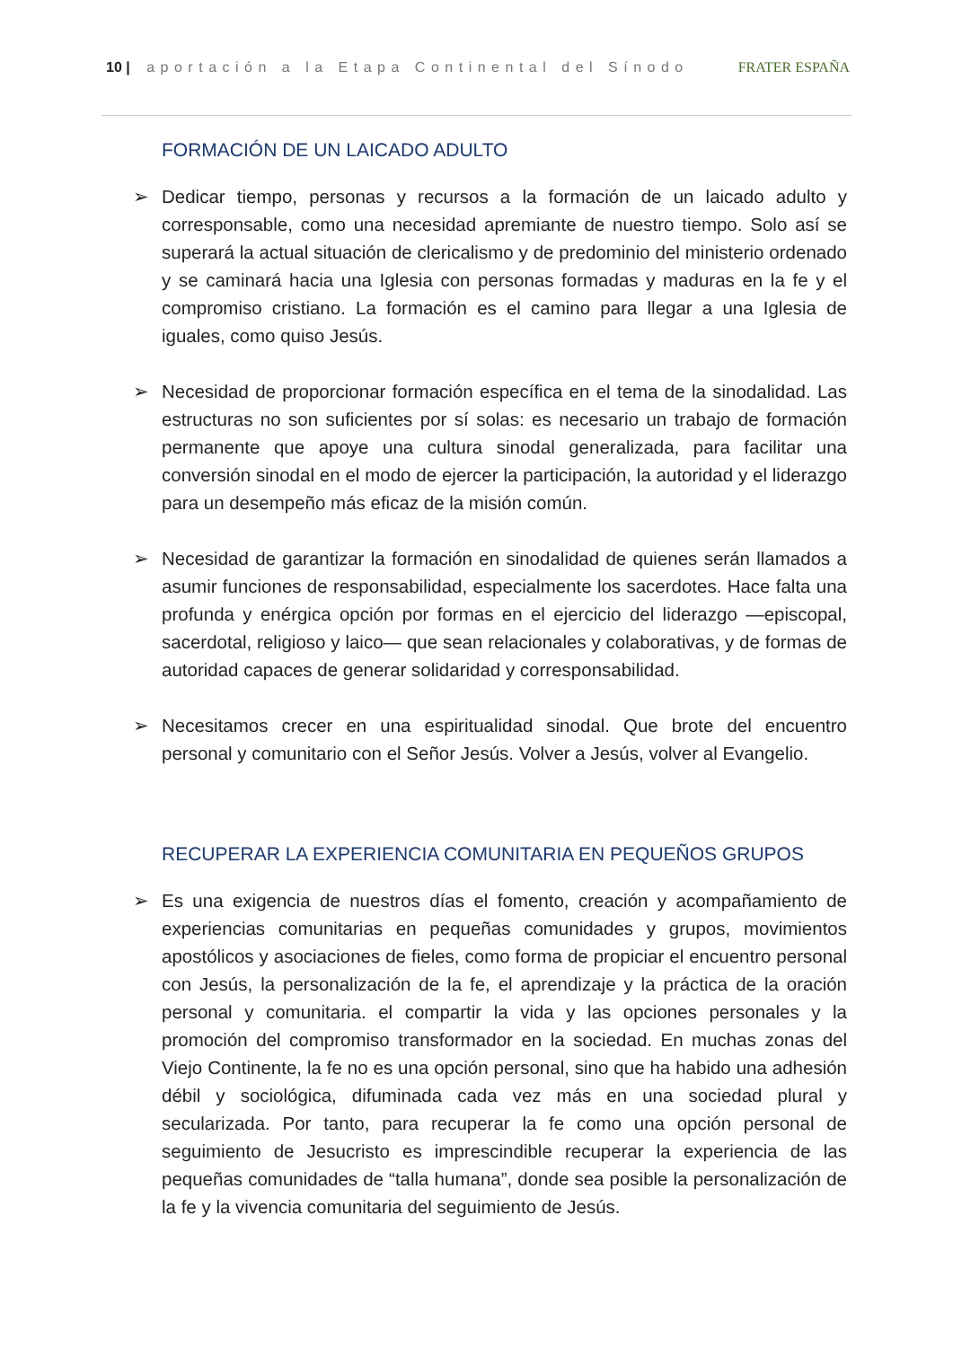10 | aportación a la Etapa Continental del Sínodo
FRATER ESPAÑA
FORMACIÓN DE UN LAICADO ADULTO
➢ Dedicar tiempo, personas y recursos a la formación de un laicado adulto y corresponsable, como una necesidad apremiante de nuestro tiempo. Solo así se superará la actual situación de clericalismo y de predominio del ministerio ordenado y se caminará hacia una Iglesia con personas formadas y maduras en la fe y el compromiso cristiano. La formación es el camino para llegar a una Iglesia de iguales, como quiso Jesús.
➢ Necesidad de proporcionar formación específica en el tema de la sinodalidad. Las estructuras no son suficientes por sí solas: es necesario un trabajo de formación permanente que apoye una cultura sinodal generalizada, para facilitar una conversión sinodal en el modo de ejercer la participación, la autoridad y el liderazgo para un desempeño más eficaz de la misión común.
➢ Necesidad de garantizar la formación en sinodalidad de quienes serán llamados a asumir funciones de responsabilidad, especialmente los sacerdotes. Hace falta una profunda y enérgica opción por formas en el ejercicio del liderazgo —episcopal, sacerdotal, religioso y laico— que sean relacionales y colaborativas, y de formas de autoridad capaces de generar solidaridad y corresponsabilidad.
➢ Necesitamos crecer en una espiritualidad sinodal. Que brote del encuentro personal y comunitario con el Señor Jesús. Volver a Jesús, volver al Evangelio.
RECUPERAR LA EXPERIENCIA COMUNITARIA EN PEQUEÑOS GRUPOS
➢ Es una exigencia de nuestros días el fomento, creación y acompañamiento de experiencias comunitarias en pequeñas comunidades y grupos, movimientos apostólicos y asociaciones de fieles, como forma de propiciar el encuentro personal con Jesús, la personalización de la fe, el aprendizaje y la práctica de la oración personal y comunitaria. el compartir la vida y las opciones personales y la promoción del compromiso transformador en la sociedad. En muchas zonas del Viejo Continente, la fe no es una opción personal, sino que ha habido una adhesión débil y sociológica, difuminada cada vez más en una sociedad plural y secularizada. Por tanto, para recuperar la fe como una opción personal de seguimiento de Jesucristo es imprescindible recuperar la experiencia de las pequeñas comunidades de “talla humana”, donde sea posible la personalización de la fe y la vivencia comunitaria del seguimiento de Jesús.